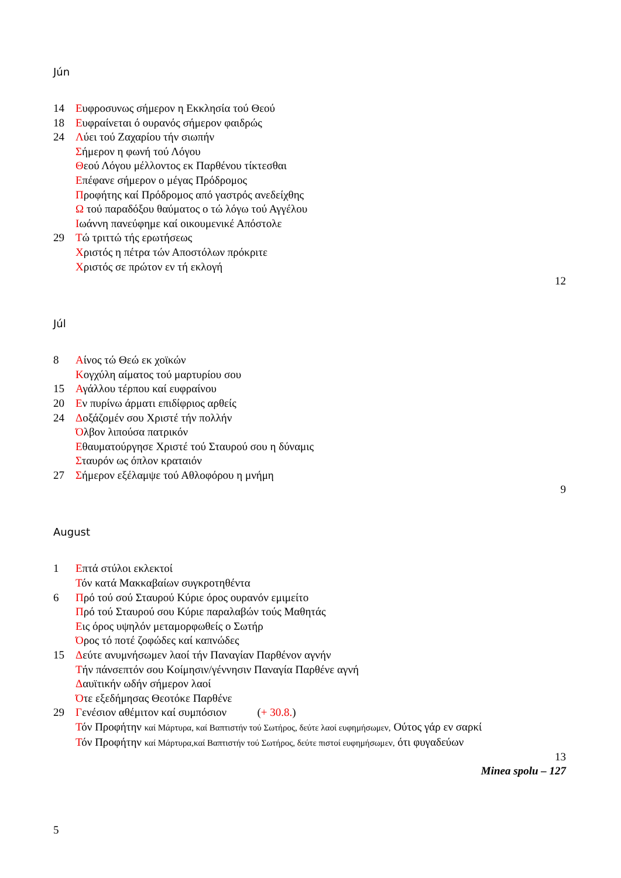Jún
14 Ευφροσυνως σήμερον η Εκκλησία τού Θεού
18 Ευφραίνεται ό ουρανός σήμερον φαιδρώς
24 Λύει τού Ζαχαρίου τήν σιωπήν
Σήμερον η φωνή τού Λόγου
Θεού Λόγου μέλλοντος εκ Παρθένου τίκτεσθαι
Επέφανε σήμερον ο μέγας Πρόδρομος
Προφήτης καί Πρόδρομος από γαστρός ανεδείχθης
Ω τού παραδόξου θαύματος ο τώ λόγω τού Αγγέλου
Ιωάννη πανεύφημε καί οικουμενικέ Απόστολε
29 Τώ τριττώ τής ερωτήσεως
Χριστός η πέτρα τών Αποστόλων πρόκριτε
Χριστός σε πρώτον εν τή εκλογή
12
Júl
8 Αίνος τώ Θεώ εκ χοϊκών
Κογχύλη αίματος τού μαρτυρίου σου
15 Αγάλλου τέρπου καί ευφραίνου
20 Εν πυρίνω άρματι επιδίφριος αρθείς
24 Δοξάζομέν σου Χριστέ τήν πολλήν
Όλβον λιπούσα πατρικόν
Εθαυματούργησε Χριστέ τού Σταυρού σου η δύναμις
Σταυρόν ως όπλον κραταιόν
27 Σήμερον εξέλαμψε τού Αθλοφόρου η μνήμη
9
August
1 Επτά στύλοι εκλεκτοί
Τόν κατά Μακκαβαίων συγκροτηθέντα
6 Πρό τού σού Σταυρού Κύριε όρος ουρανόν εμιμείτο
Πρό τού Σταυρού σου Κύριε παραλαβών τούς Μαθητάς
Εις όρος υψηλόν μεταμορφωθείς ο Σωτήρ
Όρος τό ποτέ ζοφώδες καί καπνώδες
15 Δεύτε ανυμνήσωμεν λαοί τήν Παναγίαν Παρθένον αγνήν
Τήν πάνσεπτόν σου Κοίμησιν/γέννησιν Παναγία Παρθένε αγνή
Δαυϊτικήν ωδήν σήμερον λαοί
Ότε εξεδήμησας Θεοτόκε Παρθένε
29 Γενέσιον αθέμιτον καί συμπόσιον (+ 30.8.)
Τόν Προφήτην καί Μάρτυρα, καί Βαπτιστήν τού Σωτήρος, δεύτε λαοί ευφημήσωμεν, Ούτος γάρ εν σαρκί
Τόν Προφήτην καί Μάρτυρα,καί Βαπτιστήν τού Σωτήρος, δεύτε πιστοί ευφημήσωμεν, ότι φυγαδεύων
13
Minea spolu – 127
5